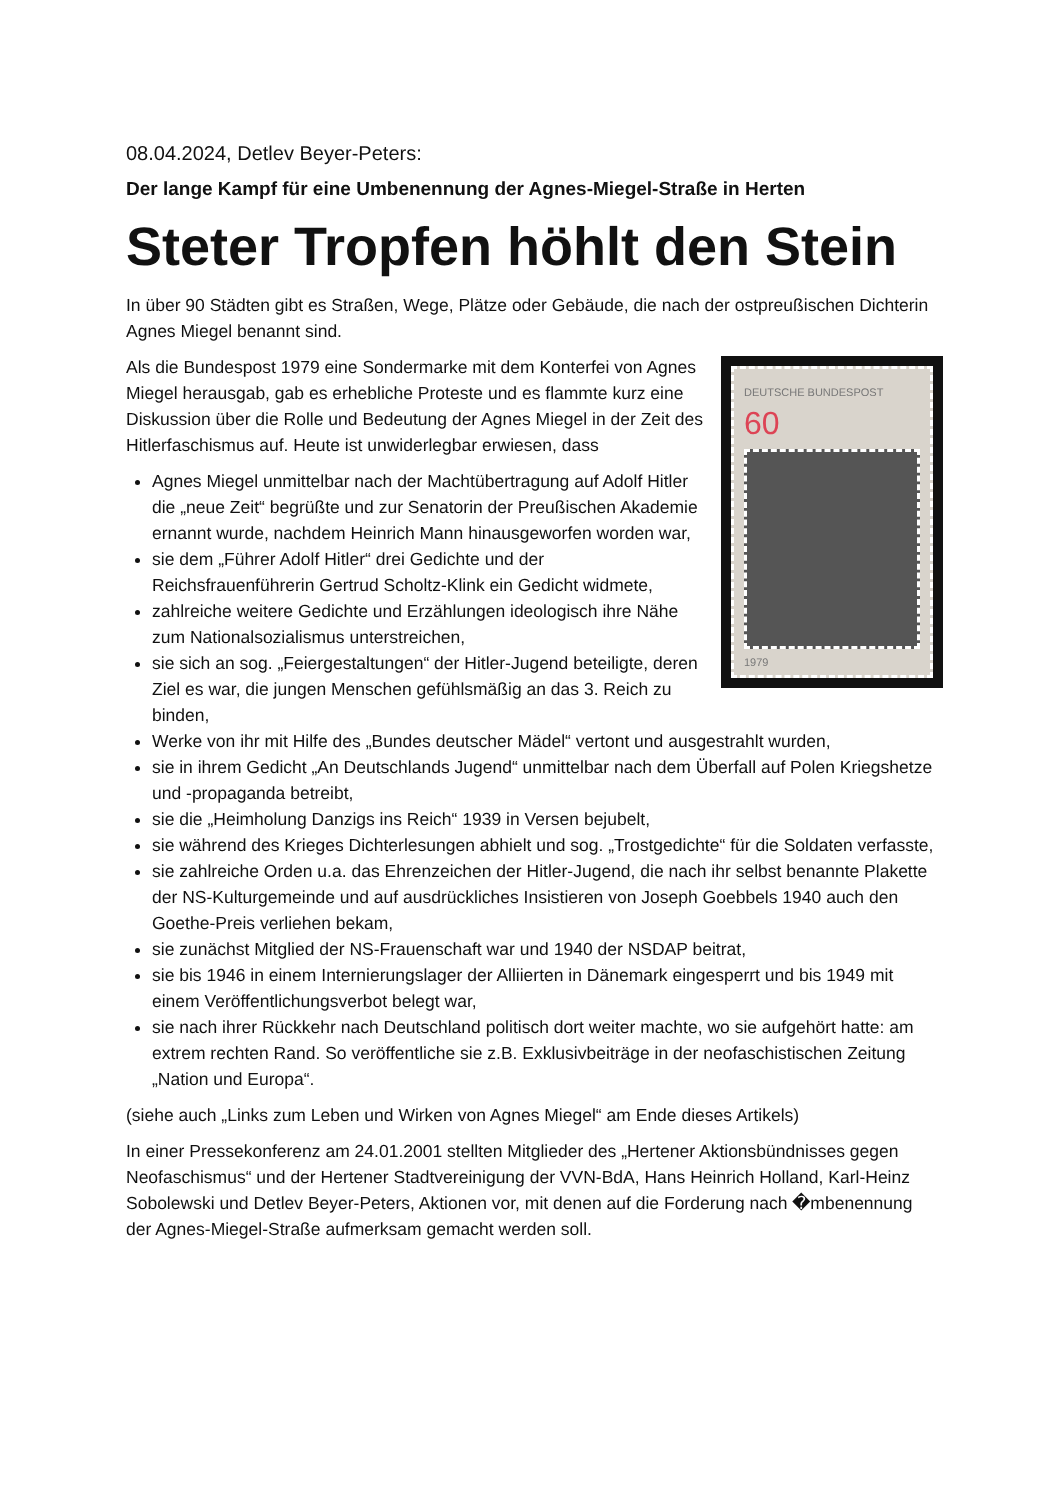08.04.2024, Detlev Beyer-Peters:
Der lange Kampf für eine Umbenennung der Agnes-Miegel-Straße in Herten
Steter Tropfen höhlt den Stein
In über 90 Städten gibt es Straßen, Wege, Plätze oder Gebäude, die nach der ostpreußischen Dichterin Agnes Miegel benannt sind.
DEUTSCHE BUNDESPOST
60
1979
Als die Bundespost 1979 eine Sondermarke mit dem Konterfei von Agnes Miegel herausgab, gab es erhebliche Proteste und es flammte kurz eine Diskussion über die Rolle und Bedeutung der Agnes Miegel in der Zeit des Hitlerfaschismus auf. Heute ist unwiderlegbar erwiesen, dass
Agnes Miegel unmittelbar nach der Machtübertragung auf Adolf Hitler die „neue Zeit“ begrüßte und zur Senatorin der Preußischen Akademie ernannt wurde, nachdem Heinrich Mann hinausgeworfen worden war,
sie dem „Führer Adolf Hitler“ drei Gedichte und der Reichsfrauenführerin Gertrud Scholtz-Klink ein Gedicht widmete,
zahlreiche weitere Gedichte und Erzählungen ideologisch ihre Nähe zum Nationalsozialismus unterstreichen,
sie sich an sog. „Feiergestaltungen“ der Hitler-Jugend beteiligte, deren Ziel es war, die jungen Menschen gefühlsmäßig an das 3. Reich zu binden,
Werke von ihr mit Hilfe des „Bundes deutscher Mädel“ vertont und ausgestrahlt wurden,
sie in ihrem Gedicht „An Deutschlands Jugend“ unmittelbar nach dem Überfall auf Polen Kriegshetze und -propaganda betreibt,
sie die „Heimholung Danzigs ins Reich“ 1939 in Versen bejubelt,
sie während des Krieges Dichterlesungen abhielt und sog. „Trostgedichte“ für die Soldaten verfasste,
sie zahlreiche Orden u.a. das Ehrenzeichen der Hitler-Jugend, die nach ihr selbst benannte Plakette der NS-Kulturgemeinde und auf ausdrückliches Insistieren von Joseph Goebbels 1940 auch den Goethe-Preis verliehen bekam,
sie zunächst Mitglied der NS-Frauenschaft war und 1940 der NSDAP beitrat,
sie bis 1946 in einem Internierungslager der Alliierten in Dänemark eingesperrt und bis 1949 mit einem Veröffentlichungsverbot belegt war,
sie nach ihrer Rückkehr nach Deutschland politisch dort weiter machte, wo sie aufgehört hatte: am extrem rechten Rand. So veröffentliche sie z.B. Exklusivbeiträge in der neofaschistischen Zeitung „Nation und Europa“.
(siehe auch „Links zum Leben und Wirken von Agnes Miegel“ am Ende dieses Artikels)
In einer Pressekonferenz am 24.01.2001 stellten Mitglieder des „Hertener Aktionsbündnisses gegen Neofaschismus“ und der Hertener Stadtvereinigung der VVN-BdA, Hans Heinrich Holland, Karl-Heinz Sobolewski und Detlev Beyer-Peters, Aktionen vor, mit denen auf die Forderung nach �mbenennung der Agnes-Miegel-Straße aufmerksam gemacht werden soll.